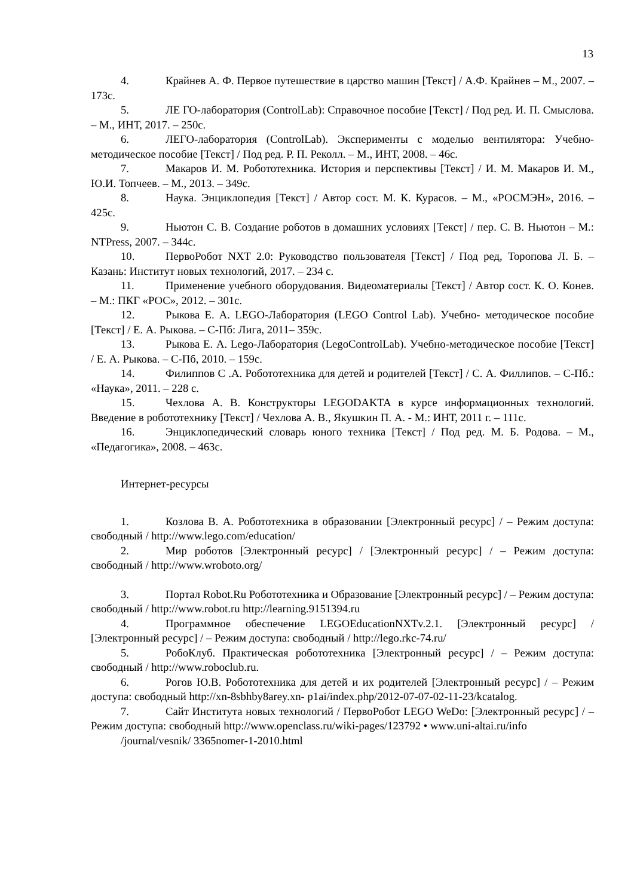13
4. Крайнев А. Ф. Первое путешествие в царство машин [Текст] / А.Ф. Крайнев – М., 2007. – 173с.
5. ЛЕ ГО-лаборатория (ControlLab): Справочное пособие [Текст] / Под ред. И. П. Смыслова. – М., ИНТ, 2017. – 250с.
6. ЛЕГО-лаборатория (ControlLab). Эксперименты с моделью вентилятора: Учебно-методическое пособие [Текст] / Под ред. Р. П. Реколл. – М., ИНТ, 2008. – 46с.
7. Макаров И. М. Робототехника. История и перспективы [Текст] / И. М. Макаров И. М., Ю.И. Топчеев. – М., 2013. – 349с.
8. Наука. Энциклопедия [Текст] / Автор сост. М. К. Курасов. – М., «РОСМЭН», 2016. – 425с.
9. Ньютон С. В. Создание роботов в домашних условиях [Текст] / пер. С. В. Ньютон – М.: NTPress, 2007. – 344с.
10. ПервоРобот NXT 2.0: Руководство пользователя [Текст] / Под ред, Торопова Л. Б. – Казань: Институт новых технологий, 2017. – 234 с.
11. Применение учебного оборудования. Видеоматериалы [Текст] / Автор сост. К. О. Конев. – М.: ПКГ «РОС», 2012. – 301с.
12. Рыкова Е. А. LEGO-Лаборатория (LEGO Control Lab). Учебно- методическое пособие [Текст] / Е. А. Рыкова. – С-Пб: Лига, 2011– 359с.
13. Рыкова Е. А. Lego-Лаборатория (LegoControlLab). Учебно-методическое пособие [Текст] / Е. А. Рыкова. – С-Пб, 2010. – 159с.
14. Филиппов С .А. Робототехника для детей и родителей [Текст] / С. А. Филлипов. – С-Пб.: «Наука», 2011. – 228 с.
15. Чехлова А. В. Конструкторы LEGODAKTA в курсе информационных технологий. Введение в робототехнику [Текст] / Чехлова А. В., Якушкин П. А. - М.: ИНТ, 2011 г. – 111с.
16. Энциклопедический словарь юного техника [Текст] / Под ред. М. Б. Родова. – М., «Педагогика», 2008. – 463с.
Интернет-ресурсы
1. Козлова В. А. Робототехника в образовании [Электронный ресурс] / – Режим доступа: свободный / http://www.lego.com/education/
2. Мир роботов [Электронный ресурс] / [Электронный ресурс] / – Режим доступа: свободный / http://www.wroboto.org/
3. Портал Robot.Ru Робототехника и Образование [Электронный ресурс] / – Режим доступа: свободный / http://www.robot.ru http://learning.9151394.ru
4. Программное обеспечение LEGOEducationNXTv.2.1. [Электронный ресурс] / [Электронный ресурс] / – Режим доступа: свободный / http://lego.rkc-74.ru/
5. РобоКлуб. Практическая робототехника [Электронный ресурс] / – Режим доступа: свободный / http://www.roboclub.ru.
6. Рогов Ю.В. Робототехника для детей и их родителей [Электронный ресурс] / – Режим доступа: свободный http://xn-8sbhby8arey.xn- p1ai/index.php/2012-07-07-02-11-23/kcatalog.
7. Сайт Института новых технологий / ПервоРобот LEGO WeDo: [Электронный ресурс] / – Режим доступа: свободный http://www.openclass.ru/wiki-pages/123792 • www.uni-altai.ru/info
/journal/vesnik/ 3365nomer-1-2010.html